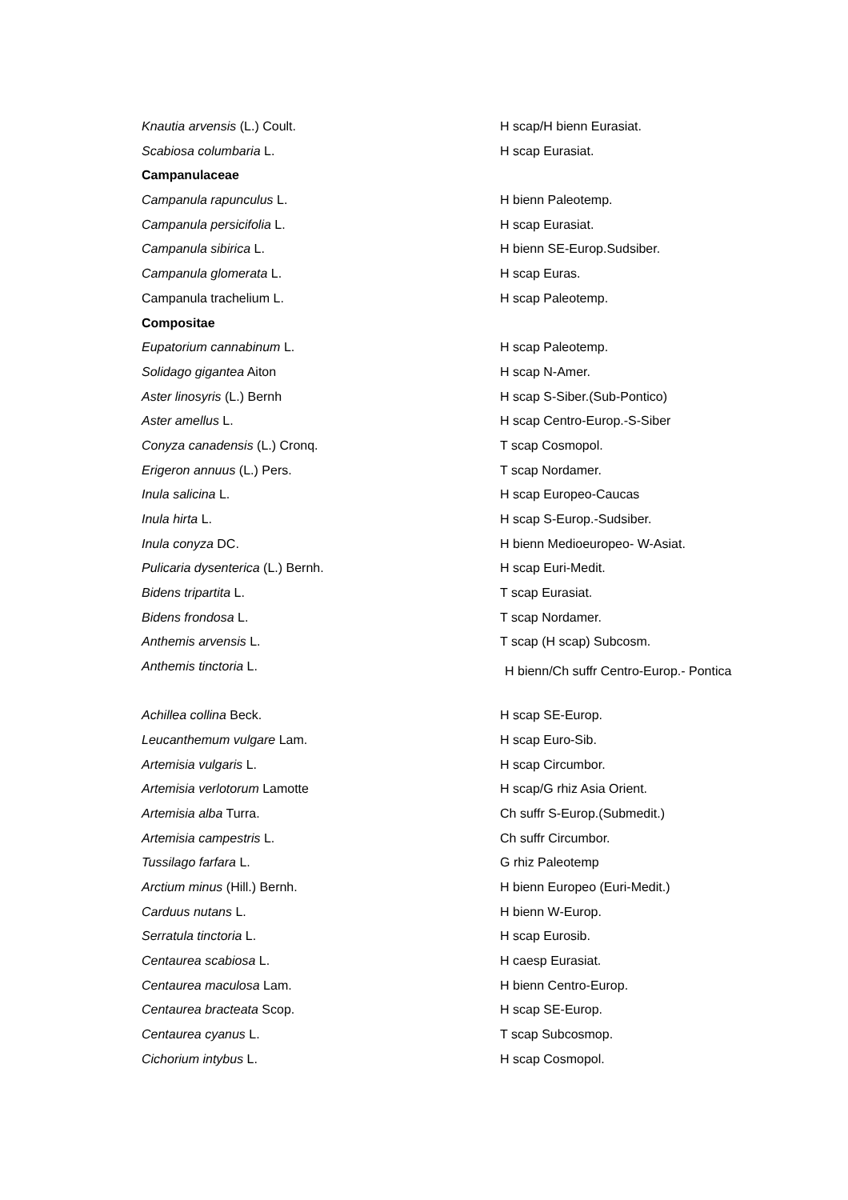| Knautia arvensis (L.) Coult. | H scap/H bienn Eurasiat. |
| Scabiosa columbaria L. | H scap Eurasiat. |
| Campanulaceae | |
| Campanula rapunculus L. | H bienn Paleotemp. |
| Campanula persicifolia L. | H scap Eurasiat. |
| Campanula sibirica L. | H bienn SE-Europ.Sudsiber. |
| Campanula glomerata L. | H scap Euras. |
| Campanula trachelium L. | H scap Paleotemp. |
| Compositae | |
| Eupatorium cannabinum L. | H scap Paleotemp. |
| Solidago gigantea Aiton | H scap N-Amer. |
| Aster linosyris (L.) Bernh | H scap S-Siber.(Sub-Pontico) |
| Aster amellus L. | H scap Centro-Europ.-S-Siber |
| Conyza canadensis (L.) Cronq. | T scap Cosmopol. |
| Erigeron annuus (L.) Pers. | T scap Nordamer. |
| Inula salicina L. | H scap Europeo-Caucas |
| Inula hirta L. | H scap S-Europ.-Sudsiber. |
| Inula conyza DC. | H bienn Medioeuropeo- W-Asiat. |
| Pulicaria dysenterica (L.) Bernh. | H scap Euri-Medit. |
| Bidens tripartita L. | T scap Eurasiat. |
| Bidens frondosa L. | T scap Nordamer. |
| Anthemis arvensis L. | T scap (H scap) Subcosm. |
| Anthemis tinctoria L. | H bienn/Ch suffr Centro-Europ.- Pontica |
| Achillea collina Beck. | H scap SE-Europ. |
| Leucanthemum vulgare Lam. | H scap Euro-Sib. |
| Artemisia vulgaris L. | H scap Circumbor. |
| Artemisia verlotorum Lamotte | H scap/G rhiz Asia Orient. |
| Artemisia alba Turra. | Ch suffr S-Europ.(Submedit.) |
| Artemisia campestris L. | Ch suffr Circumbor. |
| Tussilago farfara L. | G rhiz Paleotemp |
| Arctium minus (Hill.) Bernh. | H bienn Europeo (Euri-Medit.) |
| Carduus nutans L. | H bienn W-Europ. |
| Serratula tinctoria L. | H scap Eurosib. |
| Centaurea scabiosa L. | H caesp Eurasiat. |
| Centaurea maculosa Lam. | H bienn Centro-Europ. |
| Centaurea bracteata Scop. | H scap SE-Europ. |
| Centaurea cyanus L. | T scap Subcosmop. |
| Cichorium intybus L. | H scap Cosmopol. |